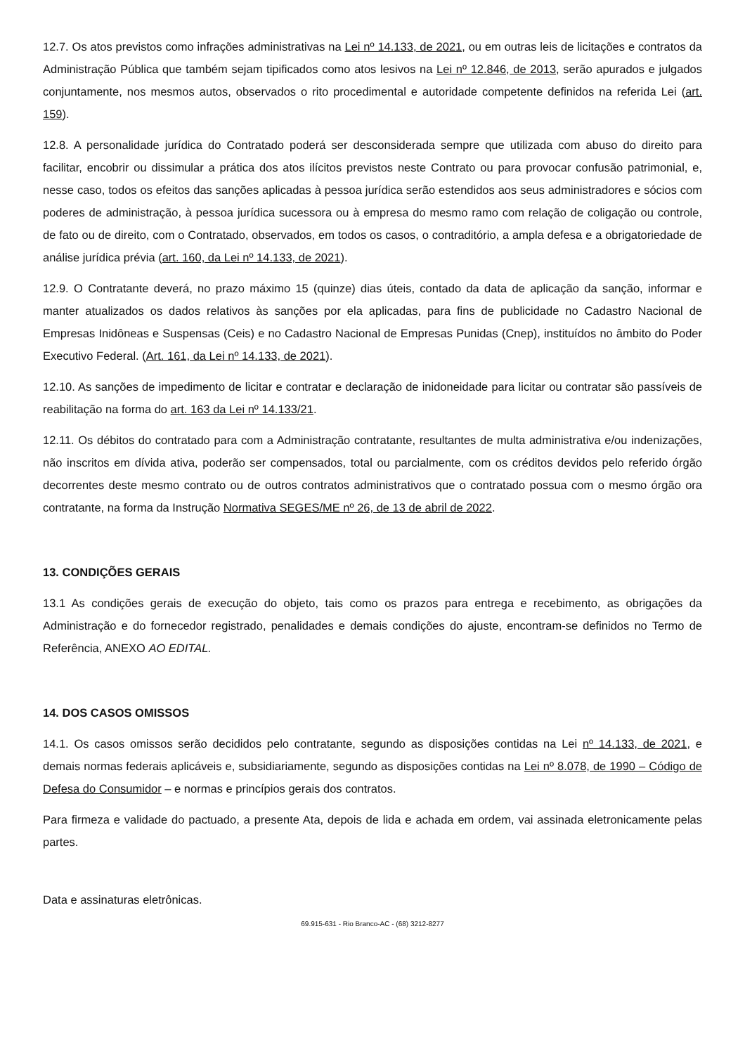12.7. Os atos previstos como infrações administrativas na Lei nº 14.133, de 2021, ou em outras leis de licitações e contratos da Administração Pública que também sejam tipificados como atos lesivos na Lei nº 12.846, de 2013, serão apurados e julgados conjuntamente, nos mesmos autos, observados o rito procedimental e autoridade competente definidos na referida Lei (art. 159).
12.8. A personalidade jurídica do Contratado poderá ser desconsiderada sempre que utilizada com abuso do direito para facilitar, encobrir ou dissimular a prática dos atos ilícitos previstos neste Contrato ou para provocar confusão patrimonial, e, nesse caso, todos os efeitos das sanções aplicadas à pessoa jurídica serão estendidos aos seus administradores e sócios com poderes de administração, à pessoa jurídica sucessora ou à empresa do mesmo ramo com relação de coligação ou controle, de fato ou de direito, com o Contratado, observados, em todos os casos, o contraditório, a ampla defesa e a obrigatoriedade de análise jurídica prévia (art. 160, da Lei nº 14.133, de 2021).
12.9. O Contratante deverá, no prazo máximo 15 (quinze) dias úteis, contado da data de aplicação da sanção, informar e manter atualizados os dados relativos às sanções por ela aplicadas, para fins de publicidade no Cadastro Nacional de Empresas Inidôneas e Suspensas (Ceis) e no Cadastro Nacional de Empresas Punidas (Cnep), instituídos no âmbito do Poder Executivo Federal. (Art. 161, da Lei nº 14.133, de 2021).
12.10. As sanções de impedimento de licitar e contratar e declaração de inidoneidade para licitar ou contratar são passíveis de reabilitação na forma do art. 163 da Lei nº 14.133/21.
12.11. Os débitos do contratado para com a Administração contratante, resultantes de multa administrativa e/ou indenizações, não inscritos em dívida ativa, poderão ser compensados, total ou parcialmente, com os créditos devidos pelo referido órgão decorrentes deste mesmo contrato ou de outros contratos administrativos que o contratado possua com o mesmo órgão ora contratante, na forma da Instrução Normativa SEGES/ME nº 26, de 13 de abril de 2022.
13. CONDIÇÕES GERAIS
13.1 As condições gerais de execução do objeto, tais como os prazos para entrega e recebimento, as obrigações da Administração e do fornecedor registrado, penalidades e demais condições do ajuste, encontram-se definidos no Termo de Referência, ANEXO AO EDITAL.
14. DOS CASOS OMISSOS
14.1. Os casos omissos serão decididos pelo contratante, segundo as disposições contidas na Lei nº 14.133, de 2021, e demais normas federais aplicáveis e, subsidiariamente, segundo as disposições contidas na Lei nº 8.078, de 1990 – Código de Defesa do Consumidor – e normas e princípios gerais dos contratos.
Para firmeza e validade do pactuado, a presente Ata, depois de lida e achada em ordem, vai assinada eletronicamente pelas partes.
Data e assinaturas eletrônicas.
69.915-631 - Rio Branco-AC - (68) 3212-8277